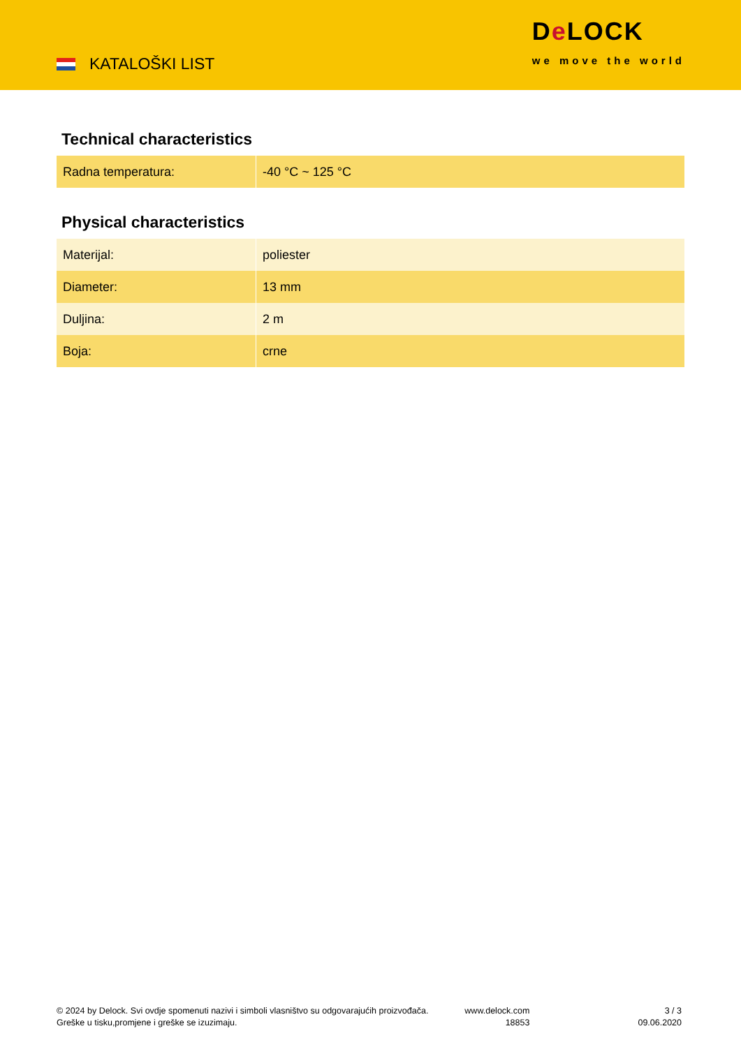KATALOŠKI LIST
De LOCK
we move the world
Technical characteristics
| Radna temperatura: | -40 °C ~ 125 °C |
Physical characteristics
| Materijal: | poliester |
| Diameter: | 13 mm |
| Duljina: | 2 m |
| Boja: | crne |
© 2024 by Delock. Svi ovdje spomenuti nazivi i simboli vlasništvo su odgovarajućih proizvođača.
Greške u tisku,promjene i greške se izuzimaju.
www.delock.com
18853
3 / 3
09.06.2020